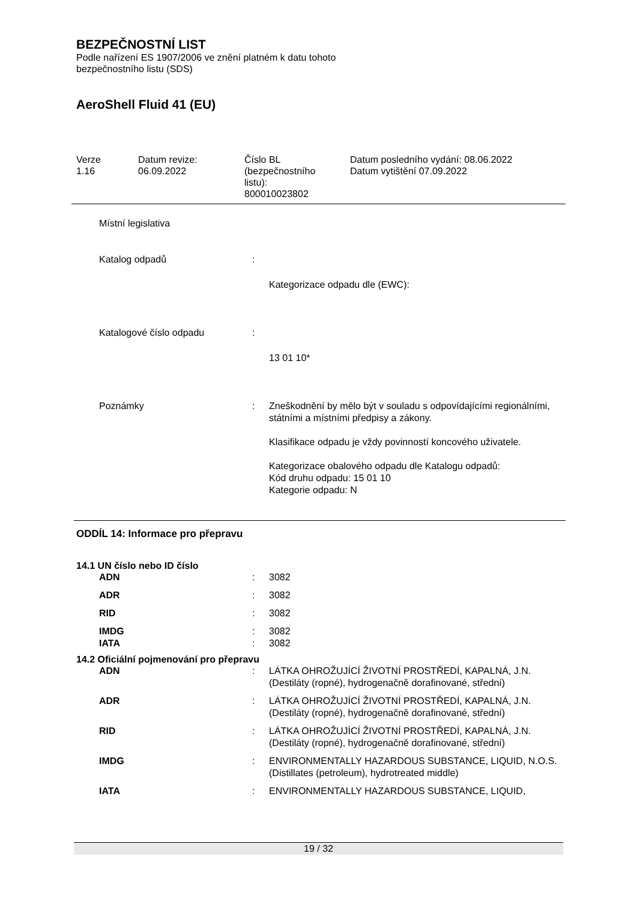BEZPEČNOSTNÍ LIST
Podle nařízení ES 1907/2006 ve znění platném k datu tohoto
bezpečnostního listu (SDS)
AeroShell Fluid 41 (EU)
Verze
1.16
Datum revize:
06.09.2022
Číslo BL
(bezpečnostního
listu):
800010023802
Datum posledního vydání: 08.06.2022
Datum vytištění 07.09.2022
| Místní legislativa | | |
| Katalog odpadů | : | |
| | | Kategorizace odpadu dle (EWC): |
| Katalogové číslo odpadu | : | |
| | | 13 01 10* |
| Poznámky | : | Zneškodnění by mělo být v souladu s odpovídajícími regionálními, státními a místními předpisy a zákony. Klasifikace odpadu je vždy povinností koncového uživatele. Kategorizace obalového odpadu dle Katalogu odpadů: Kód druhu odpadu: 15 01 10 Kategorie odpadu: N |
ODDÍL 14: Informace pro přepravu
14.1 UN číslo nebo ID číslo
| ADN | : | 3082 |
| ADR | : | 3082 |
| RID | : | 3082 |
| IMDG | : | 3082 |
| IATA | : | 3082 |
14.2 Oficiální pojmenování pro přepravu
| ADN | : | LÁTKA OHROŽUJÍCÍ ŽIVOTNÍ PROSTŘEDÍ, KAPALNÁ, J.N. (Destiláty (ropné), hydrogenačně dorafinované, střední) |
| ADR | : | LÁTKA OHROŽUJÍCÍ ŽIVOTNÍ PROSTŘEDÍ, KAPALNÁ, J.N. (Destiláty (ropné), hydrogenačně dorafinované, střední) |
| RID | : | LÁTKA OHROŽUJÍCÍ ŽIVOTNÍ PROSTŘEDÍ, KAPALNÁ, J.N. (Destiláty (ropné), hydrogenačně dorafinované, střední) |
| IMDG | : | ENVIRONMENTALLY HAZARDOUS SUBSTANCE, LIQUID, N.O.S. (Distillates (petroleum), hydrotreated middle) |
| IATA | : | ENVIRONMENTALLY HAZARDOUS SUBSTANCE, LIQUID, |
19 / 32